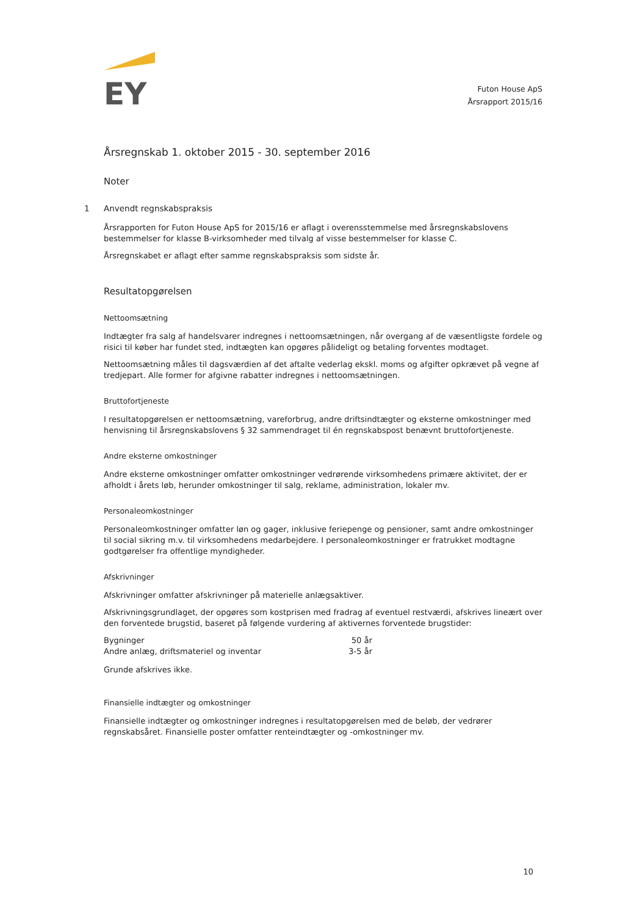EY
Futon House ApS
Årsrapport 2015/16
Årsregnskab 1. oktober 2015 - 30. september 2016
Noter
1 Anvendt regnskabspraksis
Årsrapporten for Futon House ApS for 2015/16 er aflagt i overensstemmelse med årsregnskabslovens bestemmelser for klasse B-virksomheder med tilvalg af visse bestemmelser for klasse C.
Årsregnskabet er aflagt efter samme regnskabspraksis som sidste år.
Resultatopgørelsen
Nettoomsætning
Indtægter fra salg af handelsvarer indregnes i nettoomsætningen, når overgang af de væsentligste fordele og risici til køber har fundet sted, indtægten kan opgøres pålideligt og betaling forventes modtaget.
Nettoomsætning måles til dagsværdien af det aftalte vederlag ekskl. moms og afgifter opkrævet på vegne af tredjepart. Alle former for afgivne rabatter indregnes i nettoomsætningen.
Bruttofortjeneste
I resultatopgørelsen er nettoomsætning, vareforbrug, andre driftsindtægter og eksterne omkostninger med henvisning til årsregnskabslovens § 32 sammendraget til én regnskabspost benævnt bruttofortjeneste.
Andre eksterne omkostninger
Andre eksterne omkostninger omfatter omkostninger vedrørende virksomhedens primære aktivitet, der er afholdt i årets løb, herunder omkostninger til salg, reklame, administration, lokaler mv.
Personaleomkostninger
Personaleomkostninger omfatter løn og gager, inklusive feriepenge og pensioner, samt andre omkostninger til social sikring m.v. til virksomhedens medarbejdere. I personaleomkostninger er fratrukket modtagne godtgørelser fra offentlige myndigheder.
Afskrivninger
Afskrivninger omfatter afskrivninger på materielle anlægsaktiver.
Afskrivningsgrundlaget, der opgøres som kostprisen med fradrag af eventuel restværdi, afskrives lineært over den forventede brugstid, baseret på følgende vurdering af aktivernes forventede brugstider:
| Bygninger | 50 år |
| Andre anlæg, driftsmateriel og inventar | 3-5 år |
Grunde afskrives ikke.
Finansielle indtægter og omkostninger
Finansielle indtægter og omkostninger indregnes i resultatopgørelsen med de beløb, der vedrører regnskabsåret. Finansielle poster omfatter renteindtægter og -omkostninger mv.
10